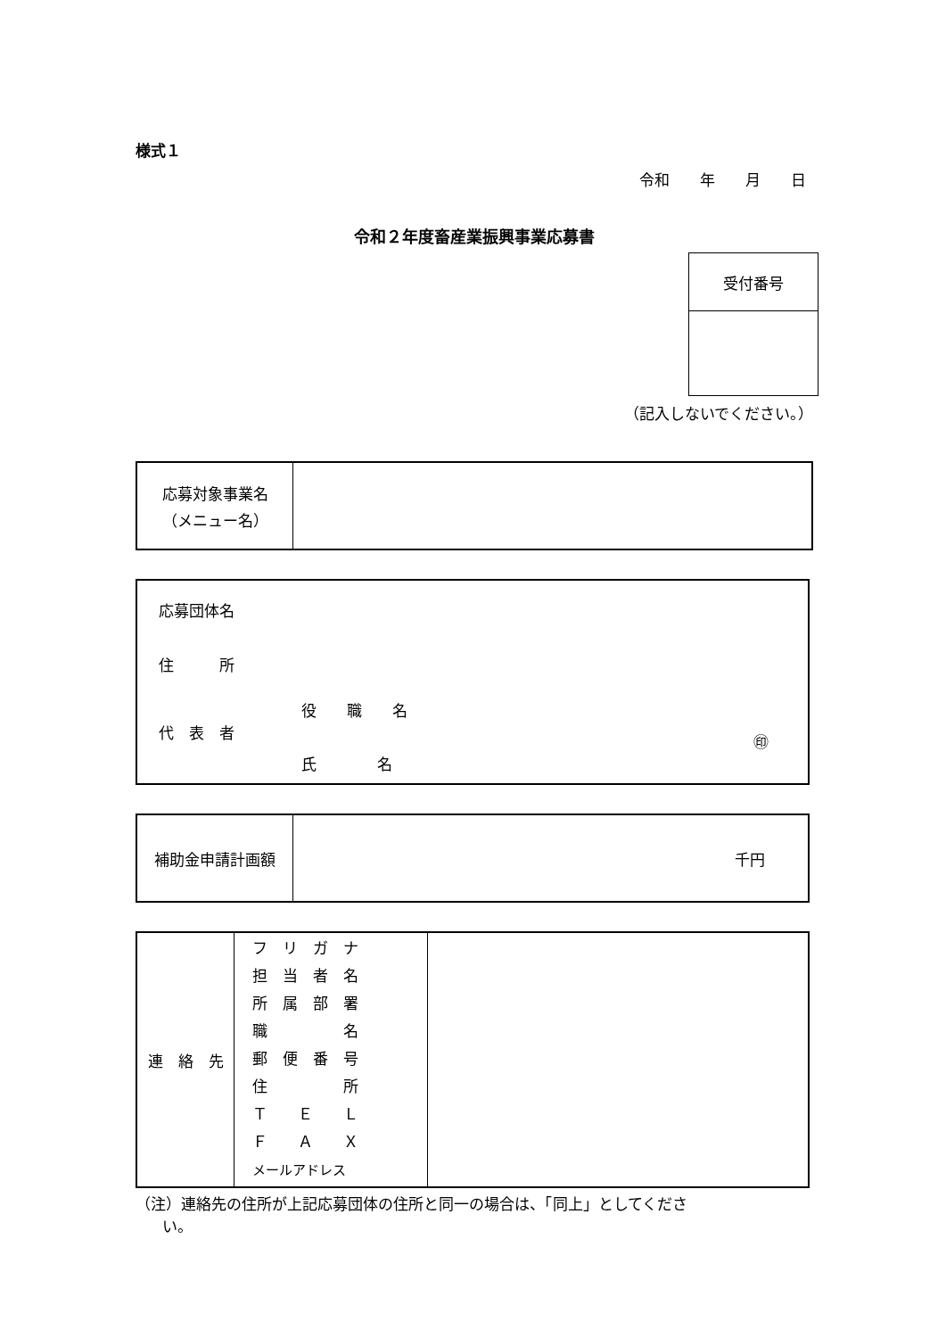様式１
令和　　年　　月　　日
令和２年度畜産業振興事業応募書
| 受付番号 |
（記入しないでください。）
| 応募対象事業名 （メニュー名） | |
| 応募団体名 住 所 役 職 名 代 表 者 ㊞ 氏 名 |
| 補助金申請計画額 | 千円 |
| 連 絡 先 | フ リ ガ ナ 担 当 者 名 所 属 部 署 職 名 郵 便 番 号 住 所 Ｔ Ｅ Ｌ Ｆ Ａ Ｘ メールアドレス | |
（注）連絡先の住所が上記応募団体の住所と同一の場合は、「同上」としてくださ
い。